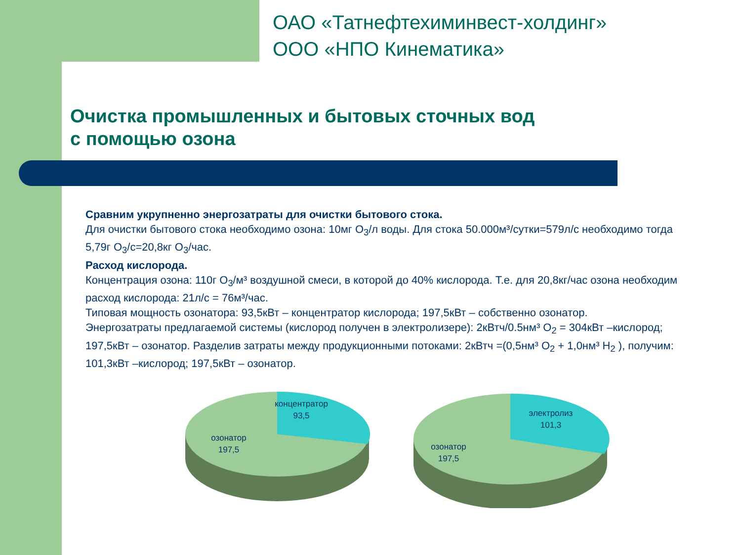ОАО «Татнефтехиминвест-холдинг»
ООО «НПО Кинематика»
Очистка промышленных и бытовых сточных вод
с помощью озона
Сравним укрупненно энергозатраты для очистки бытового стока.
Для очистки бытового стока необходимо озона: 10мг O<sub>3</sub>/л воды. Для стока 50.000м³/сутки=579л/с необходимо тогда 5,79г O<sub>3</sub>/с=20,8кг O<sub>3</sub>/час.
Расход кислорода.
Концентрация озона: 110г O<sub>3</sub>/м³ воздушной смеси, в которой до 40% кислорода. Т.е. для 20,8кг/час озона необходим расход кислорода: 21л/с = 76м³/час.
Типовая мощность озонатора: 93,5кВт – концентратор кислорода; 197,5кВт – собственно озонатор.
Энергозатраты предлагаемой системы (кислород получен в электролизере): 2кВтч/0.5нм³ O<sub>2</sub> = 304кВт –кислород; 197,5кВт – озонатор. Разделив затраты между продукционными потоками: 2кВтч =(0,5нм³ O<sub>2</sub> + 1,0нм³ H<sub>2</sub> ), получим: 101,3кВт –кислород; 197,5кВт – озонатор.
концентратор
93,5
озонатор
197,5
электролиз
101,3
озонатор
197,5